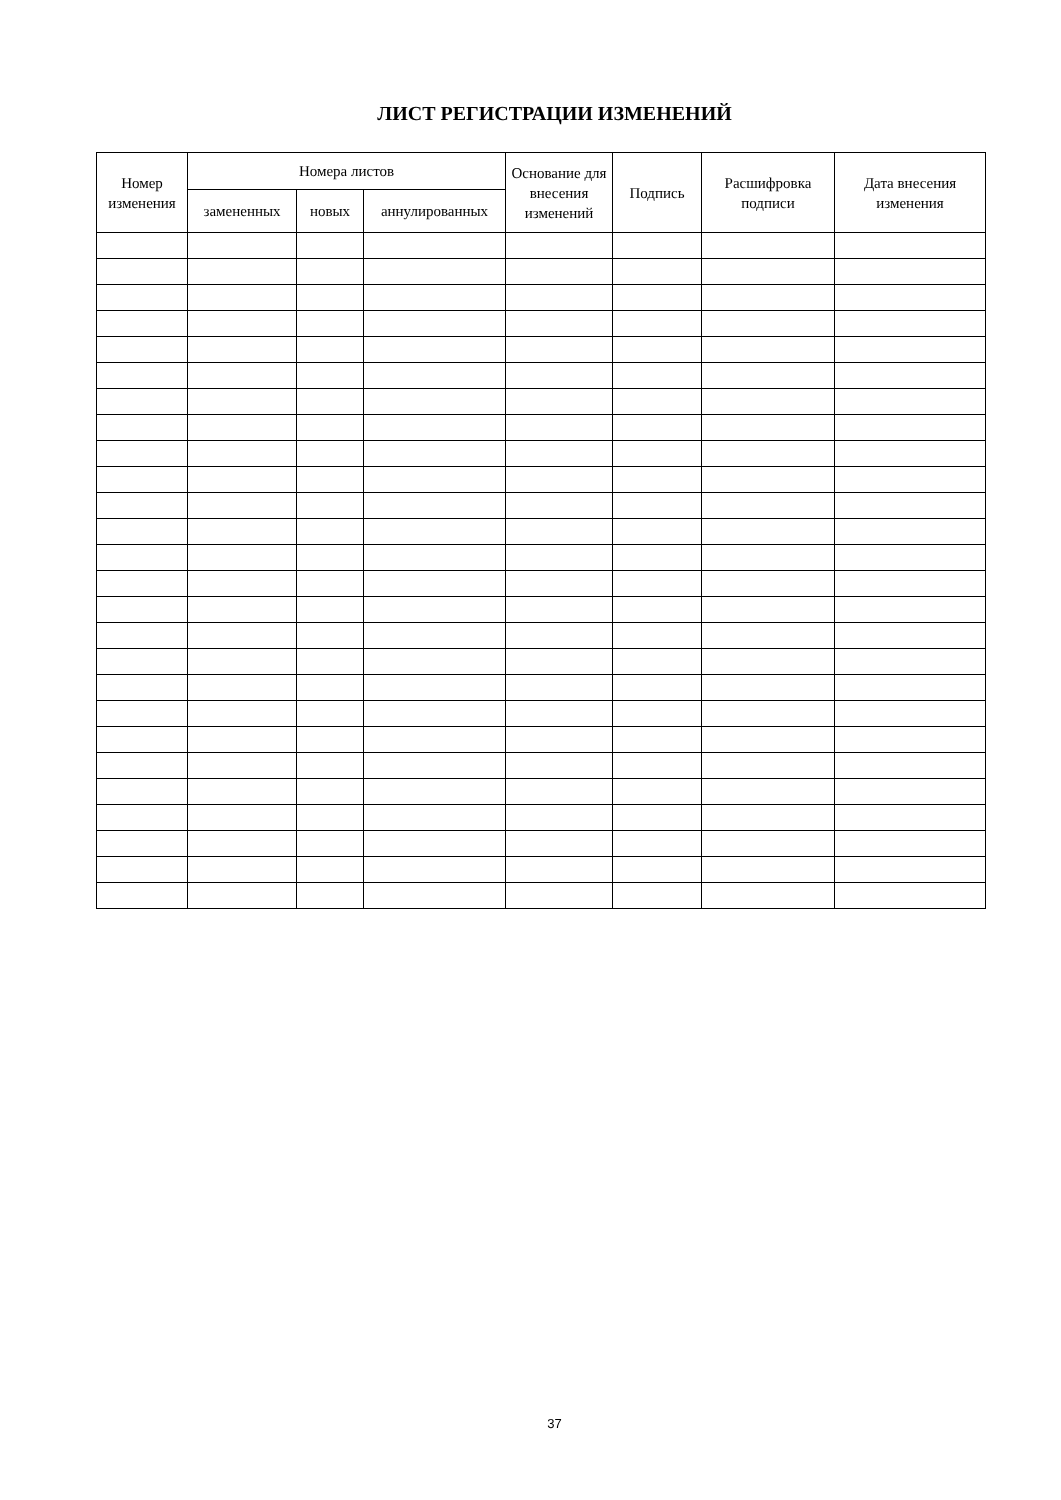ЛИСТ РЕГИСТРАЦИИ ИЗМЕНЕНИЙ
| Номер изменения | Номера листов | | | Основание для внесения изменений | Подпись | Расшифровка подписи | Дата внесения изменения |
| --- | --- | --- | --- | --- | --- | --- | --- |
| | замененных | новых | аннулированных | | | | |
37